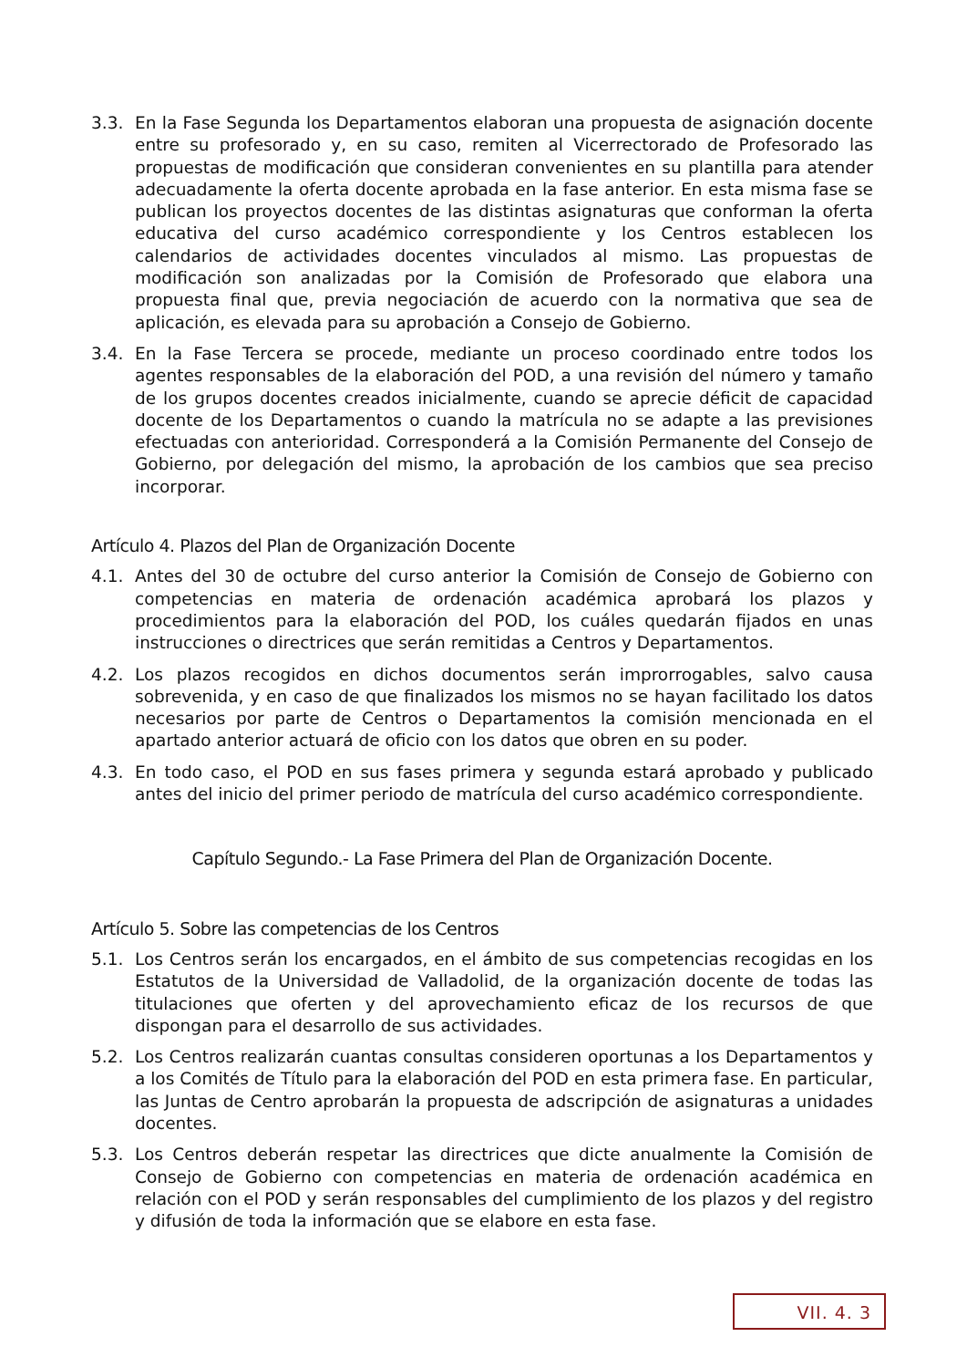3.3. En la Fase Segunda los Departamentos elaboran una propuesta de asignación docente entre su profesorado y, en su caso, remiten al Vicerrectorado de Profesorado las propuestas de modificación que consideran convenientes en su plantilla para atender adecuadamente la oferta docente aprobada en la fase anterior. En esta misma fase se publican los proyectos docentes de las distintas asignaturas que conforman la oferta educativa del curso académico correspondiente y los Centros establecen los calendarios de actividades docentes vinculados al mismo. Las propuestas de modificación son analizadas por la Comisión de Profesorado que elabora una propuesta final que, previa negociación de acuerdo con la normativa que sea de aplicación, es elevada para su aprobación a Consejo de Gobierno.
3.4. En la Fase Tercera se procede, mediante un proceso coordinado entre todos los agentes responsables de la elaboración del POD, a una revisión del número y tamaño de los grupos docentes creados inicialmente, cuando se aprecie déficit de capacidad docente de los Departamentos o cuando la matrícula no se adapte a las previsiones efectuadas con anterioridad. Corresponderá a la Comisión Permanente del Consejo de Gobierno, por delegación del mismo, la aprobación de los cambios que sea preciso incorporar.
Artículo 4. Plazos del Plan de Organización Docente
4.1. Antes del 30 de octubre del curso anterior la Comisión de Consejo de Gobierno con competencias en materia de ordenación académica aprobará los plazos y procedimientos para la elaboración del POD, los cuáles quedarán fijados en unas instrucciones o directrices que serán remitidas a Centros y Departamentos.
4.2. Los plazos recogidos en dichos documentos serán improrrogables, salvo causa sobrevenida, y en caso de que finalizados los mismos no se hayan facilitado los datos necesarios por parte de Centros o Departamentos la comisión mencionada en el apartado anterior actuará de oficio con los datos que obren en su poder.
4.3. En todo caso, el POD en sus fases primera y segunda estará aprobado y publicado antes del inicio del primer periodo de matrícula del curso académico correspondiente.
Capítulo Segundo.- La Fase Primera del Plan de Organización Docente.
Artículo 5. Sobre las competencias de los Centros
5.1. Los Centros serán los encargados, en el ámbito de sus competencias recogidas en los Estatutos de la Universidad de Valladolid, de la organización docente de todas las titulaciones que oferten y del aprovechamiento eficaz de los recursos de que dispongan para el desarrollo de sus actividades.
5.2. Los Centros realizarán cuantas consultas consideren oportunas a los Departamentos y a los Comités de Título para la elaboración del POD en esta primera fase. En particular, las Juntas de Centro aprobarán la propuesta de adscripción de asignaturas a unidades docentes.
5.3. Los Centros deberán respetar las directrices que dicte anualmente la Comisión de Consejo de Gobierno con competencias en materia de ordenación académica en relación con el POD y serán responsables del cumplimiento de los plazos y del registro y difusión de toda la información que se elabore en esta fase.
VII. 4. 3